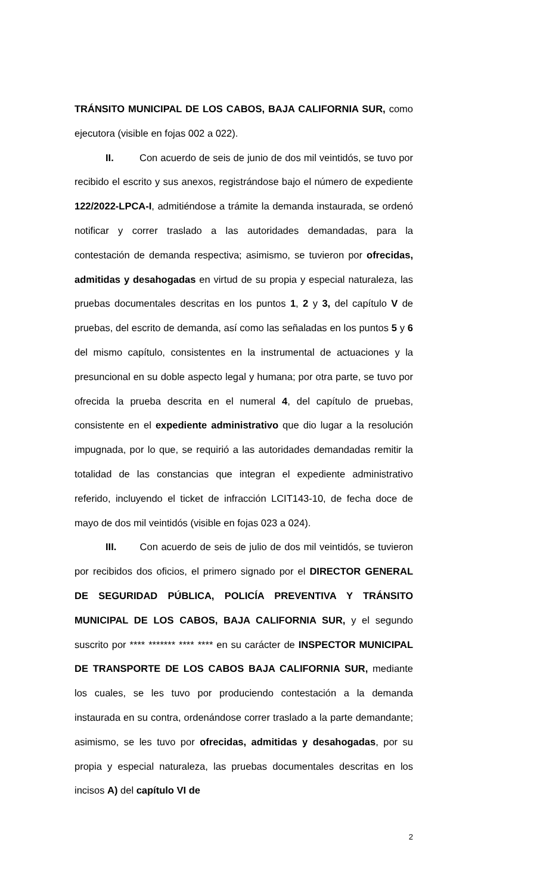TRÁNSITO MUNICIPAL DE LOS CABOS, BAJA CALIFORNIA SUR, como ejecutora (visible en fojas 002 a 022).
II. Con acuerdo de seis de junio de dos mil veintidós, se tuvo por recibido el escrito y sus anexos, registrándose bajo el número de expediente 122/2022-LPCA-I, admitiéndose a trámite la demanda instaurada, se ordenó notificar y correr traslado a las autoridades demandadas, para la contestación de demanda respectiva; asimismo, se tuvieron por ofrecidas, admitidas y desahogadas en virtud de su propia y especial naturaleza, las pruebas documentales descritas en los puntos 1, 2 y 3, del capítulo V de pruebas, del escrito de demanda, así como las señaladas en los puntos 5 y 6 del mismo capítulo, consistentes en la instrumental de actuaciones y la presuncional en su doble aspecto legal y humana; por otra parte, se tuvo por ofrecida la prueba descrita en el numeral 4, del capítulo de pruebas, consistente en el expediente administrativo que dio lugar a la resolución impugnada, por lo que, se requirió a las autoridades demandadas remitir la totalidad de las constancias que integran el expediente administrativo referido, incluyendo el ticket de infracción LCIT143-10, de fecha doce de mayo de dos mil veintidós (visible en fojas 023 a 024).
III. Con acuerdo de seis de julio de dos mil veintidós, se tuvieron por recibidos dos oficios, el primero signado por el DIRECTOR GENERAL DE SEGURIDAD PÚBLICA, POLICÍA PREVENTIVA Y TRÁNSITO MUNICIPAL DE LOS CABOS, BAJA CALIFORNIA SUR, y el segundo suscrito por **** ******* **** **** en su carácter de INSPECTOR MUNICIPAL DE TRANSPORTE DE LOS CABOS BAJA CALIFORNIA SUR, mediante los cuales, se les tuvo por produciendo contestación a la demanda instaurada en su contra, ordenándose correr traslado a la parte demandante; asimismo, se les tuvo por ofrecidas, admitidas y desahogadas, por su propia y especial naturaleza, las pruebas documentales descritas en los incisos A) del capítulo VI de
2